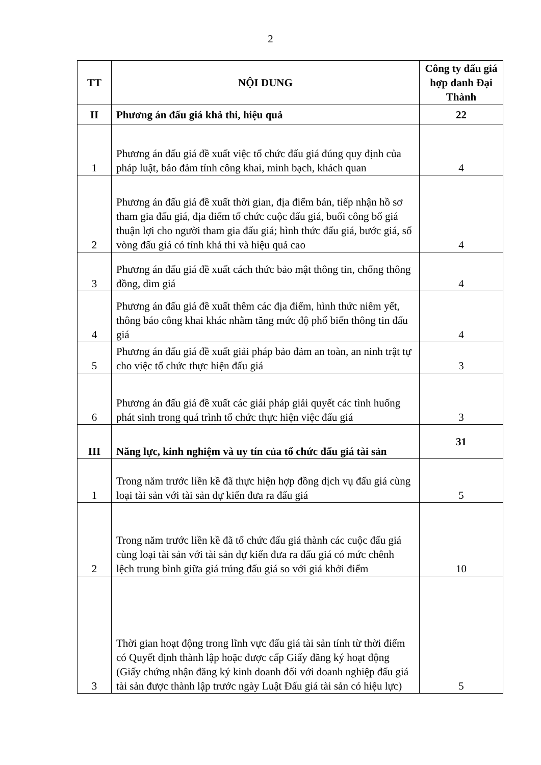2
| TT | NỘI DUNG | Công ty đấu giá hợp danh Đại Thành |
| --- | --- | --- |
| II | Phương án đấu giá khả thi, hiệu quả | 22 |
| 1 | Phương án đấu giá đề xuất việc tổ chức đấu giá đúng quy định của pháp luật, bảo đảm tính công khai, minh bạch, khách quan | 4 |
| 2 | Phương án đấu giá đề xuất thời gian, địa điểm bán, tiếp nhận hồ sơ tham gia đấu giá, địa điểm tổ chức cuộc đấu giá, buổi công bố giá thuận lợi cho người tham gia đấu giá; hình thức đấu giá, bước giá, số vòng đấu giá có tính khả thi và hiệu quả cao | 4 |
| 3 | Phương án đấu giá đề xuất cách thức bảo mật thông tin, chống thông đồng, dìm giá | 4 |
| 4 | Phương án đấu giá đề xuất thêm các địa điểm, hình thức niêm yết, thông báo công khai khác nhằm tăng mức độ phổ biến thông tin đấu giá | 4 |
| 5 | Phương án đấu giá đề xuất giải pháp bảo đảm an toàn, an ninh trật tự cho việc tổ chức thực hiện đấu giá | 3 |
| 6 | Phương án đấu giá đề xuất các giải pháp giải quyết các tình huống phát sinh trong quá trình tổ chức thực hiện việc đấu giá | 3 |
| III | Năng lực, kinh nghiệm và uy tín của tổ chức đấu giá tài sản | 31 |
| 1 | Trong năm trước liền kề đã thực hiện hợp đồng dịch vụ đấu giá cùng loại tài sản với tài sản dự kiến đưa ra đấu giá | 5 |
| 2 | Trong năm trước liền kề đã tổ chức đấu giá thành các cuộc đấu giá cùng loại tài sản với tài sản dự kiến đưa ra đấu giá có mức chênh lệch trung bình giữa giá trúng đấu giá so với giá khởi điểm | 10 |
| 3 | Thời gian hoạt động trong lĩnh vực đấu giá tài sản tính từ thời điểm có Quyết định thành lập hoặc được cấp Giấy đăng ký hoạt động (Giấy chứng nhận đăng ký kinh doanh đối với doanh nghiệp đấu giá tài sản được thành lập trước ngày Luật Đấu giá tài sản có hiệu lực) | 5 |